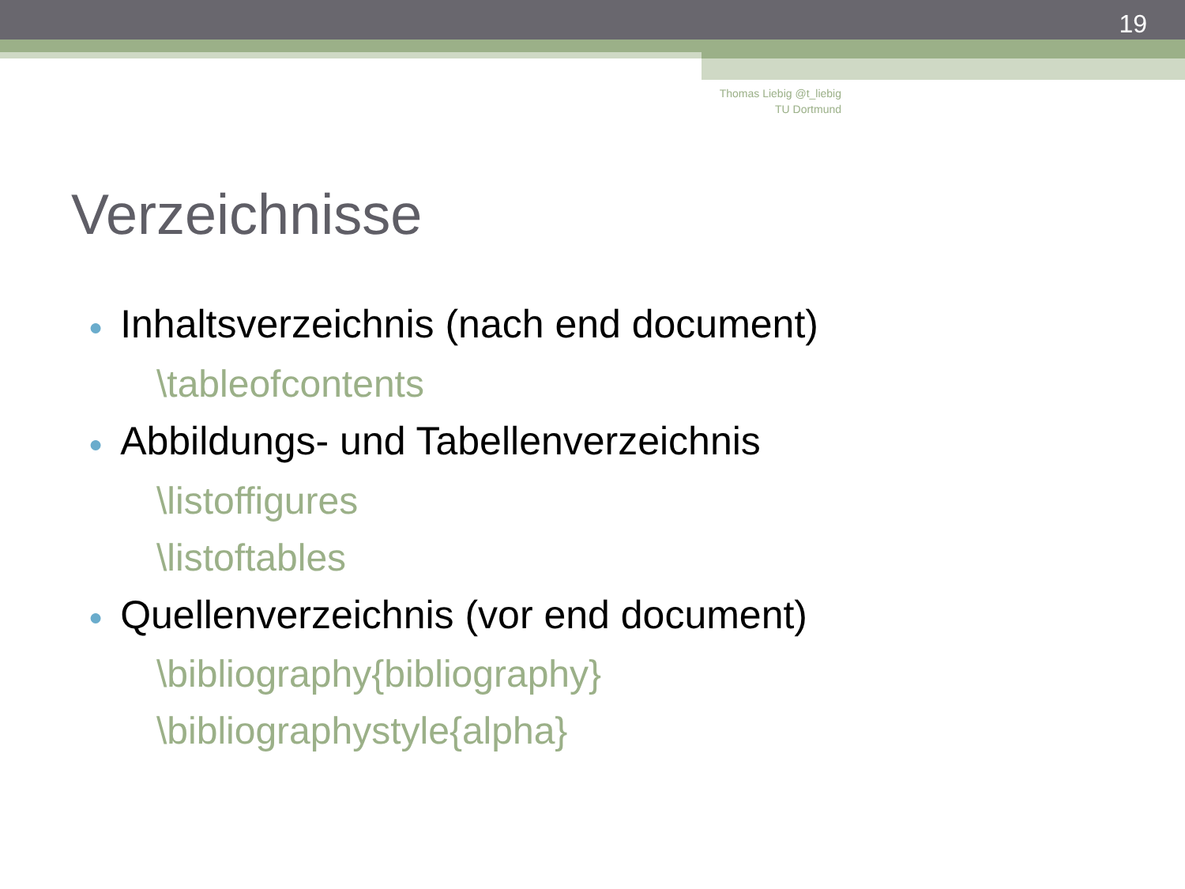19
Thomas Liebig @t_liebig
TU Dortmund
Verzeichnisse
● Inhaltsverzeichnis (nach end document)
\tableofcontents
● Abbildungs- und Tabellenverzeichnis
\listoffigures
\listoftables
● Quellenverzeichnis (vor end document)
\bibliography{bibliography}
\bibliographystyle{alpha}